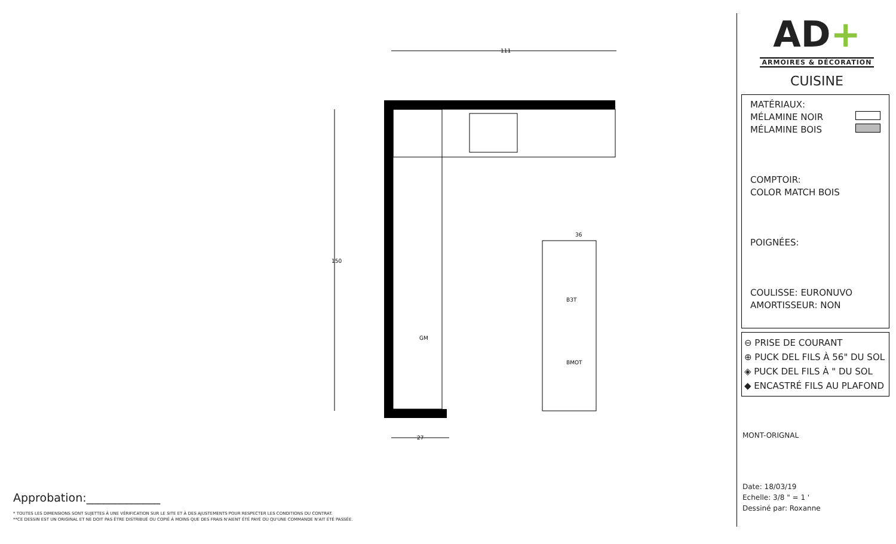B3T
BMOT
GM
111
27
150
36
Approbation:_____________
* TOUTES LES DIMENSIONS SONT SUJETTES À UNE VÉRIFICATION SUR LE SITE ET À DES AJUSTEMENTS POUR RESPECTER LES CONDITIONS DU CONTRAT.
**CE DESSIN EST UN ORIGINAL ET NE DOIT PAS ÊTRE DISTRIBUÉ OU COPIÉ À MOINS QUE DES FRAIS N'AIENT ÉTÉ PAYÉ OU QU'UNE COMMANDE N'AIT ÉTÉ PASSÉE.
AD+
ARMOIRES & DÉCORATION
CUISINE
MATÉRIAUX:
MÉLAMINE NOIR
MÉLAMINE BOIS
COMPTOIR:
COLOR MATCH BOIS
POIGNÉES:
COULISSE: EURONUVO
AMORTISSEUR: NON
⊖ PRISE DE COURANT
⊕ PUCK DEL FILS À 56" DU SOL
◈ PUCK DEL FILS À " DU SOL
◆ ENCASTRÉ FILS AU PLAFOND
MONT-ORIGNAL
Date: 18/03/19
Echelle: 3/8 " = 1 '
Dessiné par: Roxanne